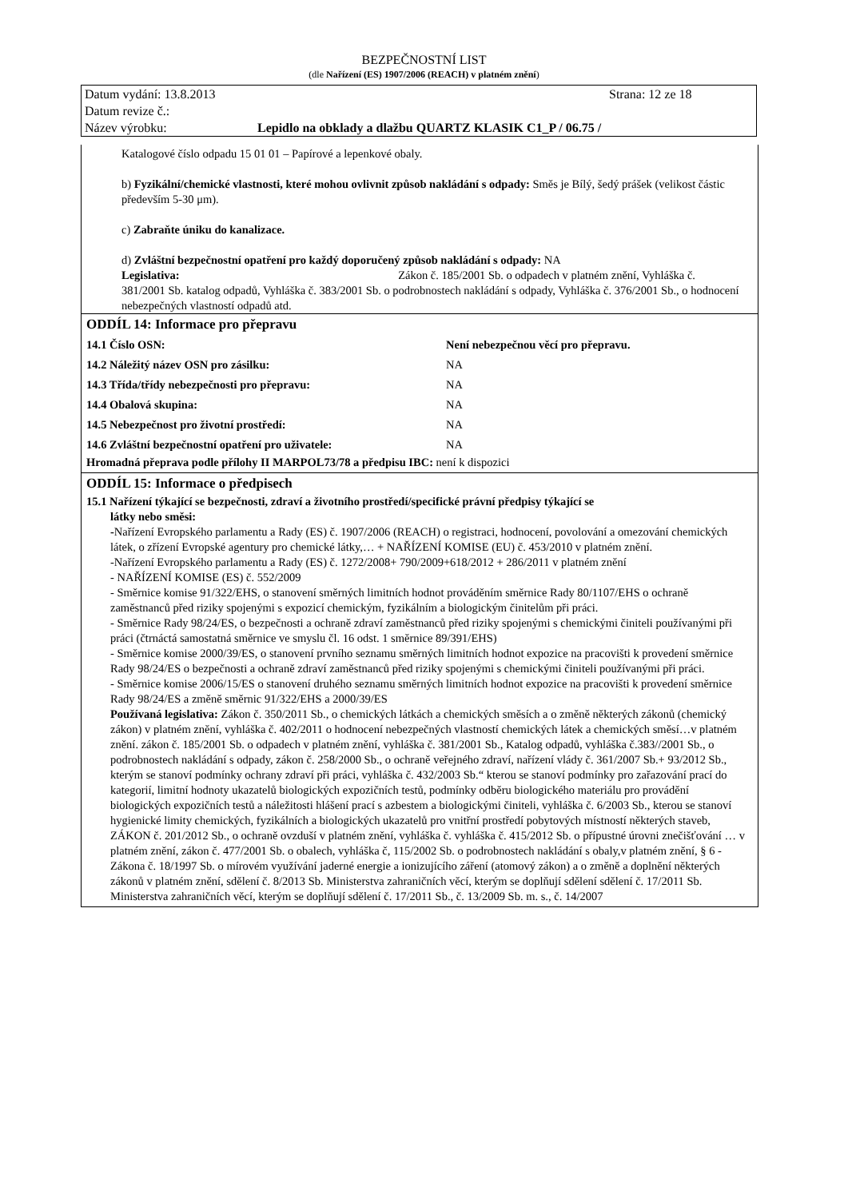BEZPEČNOSTNÍ LIST
(dle Nařízení (ES) 1907/2006 (REACH) v platném znění)
Datum vydání: 13.8.2013 Strana: 12 ze 18
Datum revize č.:
Název výrobku: Lepidlo na obklady a dlažbu QUARTZ KLASIK C1_P / 06.75 /
Katalogové číslo odpadu 15 01 01 – Papírové a lepenkové obaly.
b) Fyzikální/chemické vlastnosti, které mohou ovlivnit způsob nakládání s odpady: Směs je Bílý, šedý prášek (velikost částic především 5-30 μm).
c) Zabraňte úniku do kanalizace.
d) Zvláštní bezpečnostní opatření pro každý doporučený způsob nakládání s odpady: NA
Legislativa: Zákon č. 185/2001 Sb. o odpadech v platném znění, Vyhláška č. 381/2001 Sb. katalog odpadů, Vyhláška č. 383/2001 Sb. o podrobnostech nakládání s odpady, Vyhláška č. 376/2001 Sb., o hodnocení nebezpečných vlastností odpadů atd.
ODDÍL 14: Informace pro přepravu
| 14.1 Číslo OSN: | Není nebezpečnou věcí pro přepravu. |
| 14.2 Náležitý název OSN pro zásilku: | NA |
| 14.3 Třída/třídy nebezpečnosti pro přepravu: | NA |
| 14.4 Obalová skupina: | NA |
| 14.5 Nebezpečnost pro životní prostředí: | NA |
| 14.6 Zvláštní bezpečnostní opatření pro uživatele: | NA |
Hromadná přeprava podle přílohy II MARPOL73/78 a předpisu IBC: není k dispozici
ODDÍL 15: Informace o předpisech
15.1 Nařízení týkající se bezpečnosti, zdraví a životního prostředí/specifické právní předpisy týkající se
látky nebo směsi:
-Nařízení Evropského parlamentu a Rady (ES) č. 1907/2006 (REACH) o registraci, hodnocení, povolování a omezování chemických látek, o zřízení Evropské agentury pro chemické látky,… + NAŘÍZENÍ KOMISE (EU) č. 453/2010 v platném znění.
-Nařízení Evropského parlamentu a Rady (ES) č. 1272/2008+ 790/2009+618/2012 + 286/2011 v platném znění
- NAŘÍZENÍ KOMISE (ES) č. 552/2009
- Směrnice komise 91/322/EHS, o stanovení směrných limitních hodnot prováděním směrnice Rady 80/1107/EHS o ochraně zaměstnanců před riziky spojenými s expozicí chemickým, fyzikálním a biologickým činitelům při práci.
- Směrnice Rady 98/24/ES, o bezpečnosti a ochraně zdraví zaměstnanců před riziky spojenými s chemickými činiteli používanými při práci (čtrnáctá samostatná směrnice ve smyslu čl. 16 odst. 1 směrnice 89/391/EHS)
- Směrnice komise 2000/39/ES, o stanovení prvního seznamu směrných limitních hodnot expozice na pracovišti k provedení směrnice Rady 98/24/ES o bezpečnosti a ochraně zdraví zaměstnanců před riziky spojenými s chemickými činiteli používanými při práci.
- Směrnice komise 2006/15/ES o stanovení druhého seznamu směrných limitních hodnot expozice na pracovišti k provedení směrnice Rady 98/24/ES a změně směrnic 91/322/EHS a 2000/39/ES
Používaná legislativa: Zákon č. 350/2011 Sb., o chemických látkách a chemických směsích a o změně některých zákonů (chemický zákon) v platném znění, vyhláška č. 402/2011 o hodnocení nebezpečných vlastností chemických látek a chemických směsí…v platném znění. zákon č. 185/2001 Sb. o odpadech v platném znění, vyhláška č. 381/2001 Sb., Katalog odpadů, vyhláška č.383//2001 Sb., o podrobnostech nakládání s odpady, zákon č. 258/2000 Sb., o ochraně veřejného zdraví, nařízení vlády č. 361/2007 Sb.+ 93/2012 Sb., kterým se stanoví podmínky ochrany zdraví při práci, vyhláška č. 432/2003 Sb.“ kterou se stanoví podmínky pro zařazování prací do kategorií, limitní hodnoty ukazatelů biologických expozičních testů, podmínky odběru biologického materiálu pro provádění biologických expozičních testů a náležitosti hlášení prací s azbestem a biologickými činiteli, vyhláška č. 6/2003 Sb., kterou se stanoví hygienické limity chemických, fyzikálních a biologických ukazatelů pro vnitřní prostředí pobytových místností některých staveb, ZÁKON č. 201/2012 Sb., o ochraně ovzduší v platném znění, vyhláška č. vyhláška č. 415/2012 Sb. o přípustné úrovni znečišťování … v platném znění, zákon č. 477/2001 Sb. o obalech, vyhláška č, 115/2002 Sb. o podrobnostech nakládání s obaly,v platném znění, § 6 - Zákona č. 18/1997 Sb. o mírovém využívání jaderné energie a ionizujícího záření (atomový zákon) a o změně a doplnění některých zákonů v platném znění, sdělení č. 8/2013 Sb. Ministerstva zahraničních věcí, kterým se doplňují sdělení sdělení č. 17/2011 Sb. Ministerstva zahraničních věcí, kterým se doplňují sdělení č. 17/2011 Sb., č. 13/2009 Sb. m. s., č. 14/2007